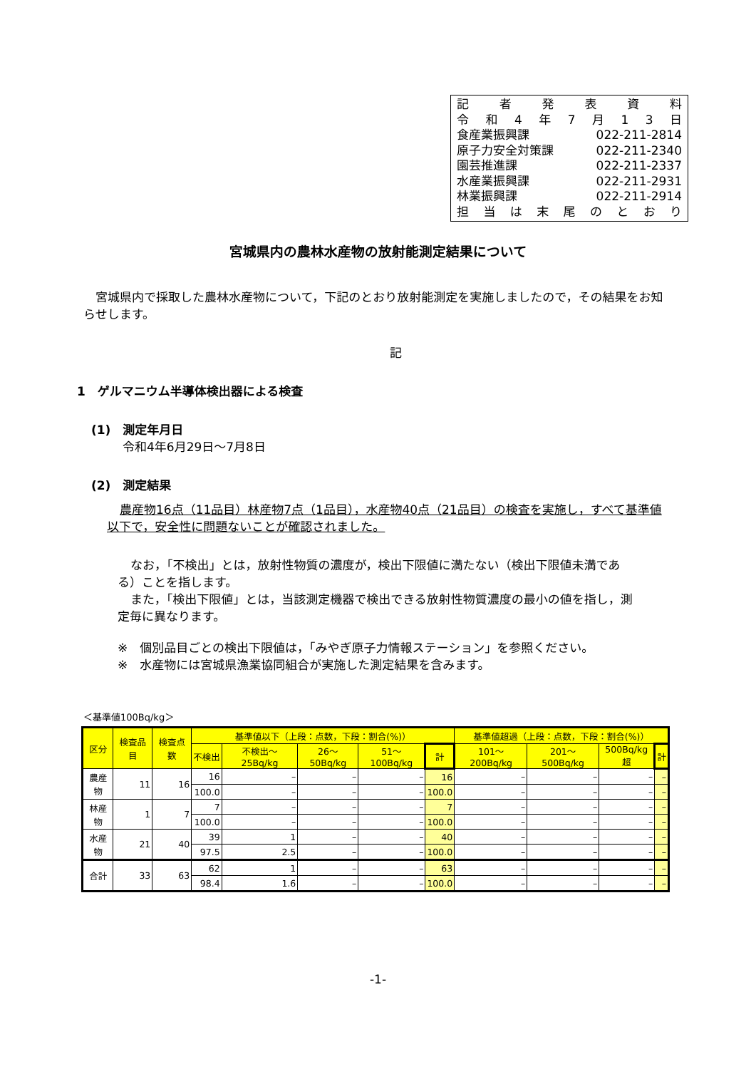記者発表資料
令和 4 年 7 月 13 日
食産業振興課 022-211-2814
原子力安全対策課 022-211-2340
園芸推進課 022-211-2337
水産業振興課 022-211-2931
林業振興課 022-211-2914
担当は末尾のとおり
宮城県内の農林水産物の放射能測定結果について
宮城県内で採取した農林水産物について，下記のとおり放射能測定を実施しましたので，その結果をお知らせします。
記
1　ゲルマニウム半導体検出器による検査
(1)　測定年月日
令和4年6月29日～7月8日
(2)　測定結果
農産物16点（11品目）林産物7点（1品目），水産物40点（21品目）の検査を実施し，すべて基準値以下で，安全性に問題ないことが確認されました。
なお，「不検出」とは，放射性物質の濃度が，検出下限値に満たない（検出下限値未満である）ことを指します。
また，「検出下限値」とは，当該測定機器で検出できる放射性物質濃度の最小の値を指し，測定毎に異なります。
※　個別品目ごとの検出下限値は，「みやぎ原子力情報ステーション」を参照ください。
※　水産物には宮城県漁業協同組合が実施した測定結果を含みます。
＜基準値100Bq/kg＞
| 区分 | 検査品目 | 検査点数 | 基準値以下（上段：点数，下段：割合(%)） | | | | | 基準値超過（上段：点数，下段：割合(%)） | | | |
| --- | --- | --- | --- | --- | --- | --- | --- | --- | --- | --- | --- |
| | | | 不検出 | 不検出～25Bq/kg | 26～50Bq/kg | 51～100Bq/kg | 計 | 101～200Bq/kg | 201～500Bq/kg | 500Bq/kg超 | 計 |
| 農産物 | 11 | 16 | 16 | – | – | – | 16 | – | – | – | – |
| | | | 100.0 | – | – | – | 100.0 | – | – | – | – |
| 林産物 | 1 | 7 | 7 | – | – | – | 7 | – | – | – | – |
| | | | 100.0 | – | – | – | 100.0 | – | – | – | – |
| 水産物 | 21 | 40 | 39 | 1 | – | – | 40 | – | – | – | – |
| | | | 97.5 | 2.5 | – | – | 100.0 | – | – | – | – |
| 合計 | 33 | 63 | 62 | 1 | – | – | 63 | – | – | – | – |
| | | | 98.4 | 1.6 | – | – | 100.0 | – | – | – | – |
-1-